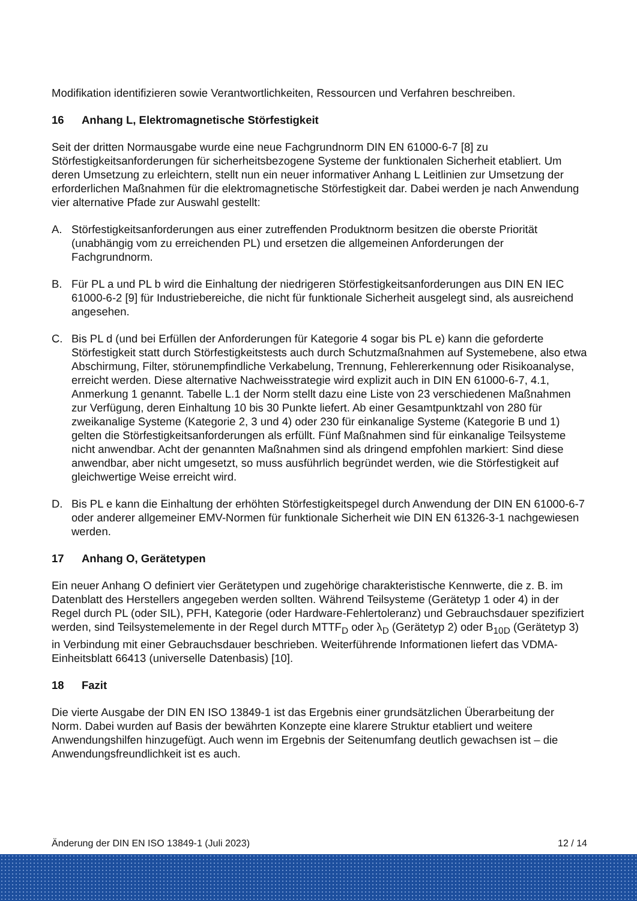Modifikation identifizieren sowie Verantwortlichkeiten, Ressourcen und Verfahren beschreiben.
16 Anhang L, Elektromagnetische Störfestigkeit
Seit der dritten Normausgabe wurde eine neue Fachgrundnorm DIN EN 61000-6-7 [8] zu Störfestigkeitsanforderungen für sicherheitsbezogene Systeme der funktionalen Sicherheit etabliert. Um deren Umsetzung zu erleichtern, stellt nun ein neuer informativer Anhang L Leitlinien zur Umsetzung der erforderlichen Maßnahmen für die elektromagnetische Störfestigkeit dar. Dabei werden je nach Anwendung vier alternative Pfade zur Auswahl gestellt:
A. Störfestigkeitsanforderungen aus einer zutreffenden Produktnorm besitzen die oberste Priorität (unabhängig vom zu erreichenden PL) und ersetzen die allgemeinen Anforderungen der Fachgrundnorm.
B. Für PL a und PL b wird die Einhaltung der niedrigeren Störfestigkeitsanforderungen aus DIN EN IEC 61000-6-2 [9] für Industriebereiche, die nicht für funktionale Sicherheit ausgelegt sind, als ausreichend angesehen.
C. Bis PL d (und bei Erfüllen der Anforderungen für Kategorie 4 sogar bis PL e) kann die geforderte Störfestigkeit statt durch Störfestigkeitstests auch durch Schutzmaßnahmen auf Systemebene, also etwa Abschirmung, Filter, störunempfindliche Verkabelung, Trennung, Fehlererkennung oder Risikoanalyse, erreicht werden. Diese alternative Nachweisstrategie wird explizit auch in DIN EN 61000-6-7, 4.1, Anmerkung 1 genannt. Tabelle L.1 der Norm stellt dazu eine Liste von 23 verschiedenen Maßnahmen zur Verfügung, deren Einhaltung 10 bis 30 Punkte liefert. Ab einer Gesamtpunktzahl von 280 für zweikanalige Systeme (Kategorie 2, 3 und 4) oder 230 für einkanalige Systeme (Kategorie B und 1) gelten die Störfestigkeitsanforderungen als erfüllt. Fünf Maßnahmen sind für einkanalige Teilsysteme nicht anwendbar. Acht der genannten Maßnahmen sind als dringend empfohlen markiert: Sind diese anwendbar, aber nicht umgesetzt, so muss ausführlich begründet werden, wie die Störfestigkeit auf gleichwertige Weise erreicht wird.
D. Bis PL e kann die Einhaltung der erhöhten Störfestigkeitspegel durch Anwendung der DIN EN 61000-6-7 oder anderer allgemeiner EMV-Normen für funktionale Sicherheit wie DIN EN 61326-3-1 nachgewiesen werden.
17 Anhang O, Gerätetypen
Ein neuer Anhang O definiert vier Gerätetypen und zugehörige charakteristische Kennwerte, die z. B. im Datenblatt des Herstellers angegeben werden sollten. Während Teilsysteme (Gerätetyp 1 oder 4) in der Regel durch PL (oder SIL), PFH, Kategorie (oder Hardware-Fehlertoleranz) und Gebrauchsdauer spezifiziert werden, sind Teilsystemelemente in der Regel durch MTTF<sub>D</sub> oder λ<sub>D</sub> (Gerätetyp 2) oder B<sub>10D</sub> (Gerätetyp 3) in Verbindung mit einer Gebrauchsdauer beschrieben. Weiterführende Informationen liefert das VDMA-Einheitsblatt 66413 (universelle Datenbasis) [10].
18 Fazit
Die vierte Ausgabe der DIN EN ISO 13849-1 ist das Ergebnis einer grundsätzlichen Überarbeitung der Norm. Dabei wurden auf Basis der bewährten Konzepte eine klarere Struktur etabliert und weitere Anwendungshilfen hinzugefügt. Auch wenn im Ergebnis der Seitenumfang deutlich gewachsen ist – die Anwendungsfreundlichkeit ist es auch.
Änderung der DIN EN ISO 13849-1 (Juli 2023) 12 / 14